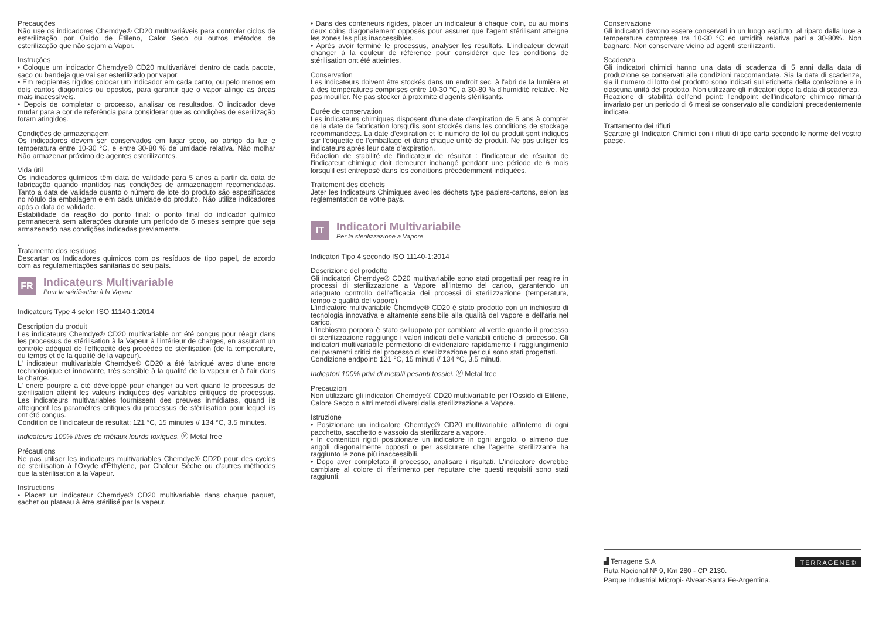Precauções
Não use os indicadores Chemdye® CD20 multivariáveis para controlar ciclos de esterilização por Óxido de Etileno, Calor Seco ou outros métodos de esterilização que não sejam a Vapor.
Instruções
• Coloque um indicador Chemdye® CD20 multivariável dentro de cada pacote, saco ou bandeja que vai ser esterilizado por vapor.
• Em recipientes rígidos colocar um indicador em cada canto, ou pelo menos em dois cantos diagonales ou opostos, para garantir que o vapor atinge as áreas mais inacessíveis.
• Depois de completar o processo, analisar os resultados. O indicador deve mudar para a cor de referência para considerar que as condições de eserilização foram atingidos.
Condições de armazenagem
Os indicadores devem ser conservados em lugar seco, ao abrigo da luz e temperatura entre 10-30 °C, e entre 30-80 % de umidade relativa. Não molhar Não armazenar próximo de agentes esterilizantes.
Vida útil
Os indicadores químicos têm data de validade para 5 anos a partir da data de fabricação quando mantidos nas condições de armazenagem recomendadas. Tanto a data de validade quanto o número de lote do produto são especificados no rótulo da embalagem e em cada unidade do produto. Não utilize indicadores após a data de validade.
Estabilidade da reação do ponto final: o ponto final do indicador químico permanecerá sem alterações durante um período de 6 meses sempre que seja armazenado nas condições indicadas previamente.
.
Tratamento dos residuos
Descartar os Indicadores quimicos com os resíduos de tipo papel, de acordo com as regulamentações sanitarias do seu país.
FR
Indicateurs Multivariable
Pour la stérilisation à la Vapeur
Indicateurs Type 4 selon ISO 11140-1:2014
Description du produit
Les indicateurs Chemdye® CD20 multivariable ont été conçus pour réagir dans les processus de stérilisation à la Vapeur à l'intérieur de charges, en assurant un contrôle adéquat de l'efficacité des procédés de stérilisation (de la température, du temps et de la qualité de la vapeur).
L' indicateur multivariable Chemdye® CD20 a été fabriqué avec d'une encre technologique et innovante, très sensible à la qualité de la vapeur et à l'air dans la charge.
L' encre pourpre a été développé pour changer au vert quand le processus de stérilisation atteint les valeurs indiquées des variables critiques de processus. Les indicateurs multivariables fournissent des preuves inmídiates, quand ils atteignent les paramètres critiques du processus de stérilisation pour lequel ils ont été conçus.
Condition de l'indicateur de résultat: 121 °C, 15 minutes // 134 °C, 3.5 minutes.
Indicateurs 100% libres de métaux lourds toxiques. Ⓜ Metal free
Précautions
Ne pas utiliser les indicateurs multivariables Chemdye® CD20 pour des cycles de stérilisation à l'Oxyde d'Éthylène, par Chaleur Sèche ou d'autres méthodes que la stérilisation à la Vapeur.
Instructions
• Placez un indicateur Chemdye® CD20 multivariable dans chaque paquet, sachet ou plateau à être stérilisé par la vapeur.
• Dans des conteneurs rigides, placer un indicateur à chaque coin, ou au moins deux coins diagonalement opposés pour assurer que l'agent stérilisant atteigne les zones les plus inaccessibles.
• Après avoir terminé le processus, analyser les résultats. L'indicateur devrait changer à la couleur de référence pour considérer que les conditions de stérilisation ont été atteintes.
Conservation
Les indicateurs doivent être stockés dans un endroit sec, à l'abri de la lumière et à des températures comprises entre 10-30 °C, à 30-80 % d'humidité relative. Ne pas mouiller. Ne pas stocker à proximité d'agents stérilisants.
Durée de conservation
Les indicateurs chimiques disposent d'une date d'expiration de 5 ans à compter de la date de fabrication lorsqu'ils sont stockés dans les conditions de stockage recommandées. La date d'expiration et le numéro de lot du produit sont indiqués sur l'étiquette de l'emballage et dans chaque unité de produit. Ne pas utiliser les indicateurs après leur date d'expiration.
Réaction de stabilité de l'indicateur de résultat : l'indicateur de résultat de l'indicateur chimique doit demeurer inchangé pendant une période de 6 mois lorsqu'il est entreposé dans les conditions précédemment indiquées.
Traitement des déchets
Jeter les Indicateurs Chimiques avec les déchets type papiers-cartons, selon las reglementation de votre pays.
IT
Indicatori Multivariabile
Per la sterilizzazione a Vapore
Indicatori Tipo 4 secondo ISO 11140-1:2014
Descrizione del prodotto
Gli indicatori Chemdye® CD20 multivariabile sono stati progettati per reagire in processi di sterilizzazione a Vapore all'interno del carico, garantendo un adeguato controllo dell'efficacia dei processi di sterilizzazione (temperatura, tempo e qualità del vapore).
L'indicatore multivariabile Chemdye® CD20 è stato prodotto con un inchiostro di tecnologia innovativa e altamente sensibile alla qualità del vapore e dell'aria nel carico.
L'inchiostro porpora è stato sviluppato per cambiare al verde quando il processo di sterilizzazione raggiunge i valori indicati delle variabili critiche di processo. Gli indicatori multivariabile permettono di evidenziare rapidamente il raggiungimento dei parametri critici del processo di sterilizzazione per cui sono stati progettati.
Condizione endpoint: 121 °C, 15 minuti // 134 °C, 3.5 minuti.
Indicatori 100% privi di metalli pesanti tossici. Ⓜ Metal free
Precauzioni
Non utilizzare gli indicatori Chemdye® CD20 multivariabile per l'Ossido di Etilene, Calore Secco o altri metodi diversi dalla sterilizzazione a Vapore.
Istruzione
• Posizionare un indicatore Chemdye® CD20 multivariabile all'interno di ogni pacchetto, sacchetto e vassoio da sterilizzare a vapore.
• In contenitori rigidi posizionare un indicatore in ogni angolo, o almeno due angoli diagonalmente opposti o per assicurare che l'agente sterilizzante ha raggiunto le zone più inaccessibili.
• Dopo aver completato il processo, analisare i risultati. L'indicatore dovrebbe cambiare al colore di riferimento per reputare che questi requisiti sono stati raggiunti.
Conservazione
Gli indicatori devono essere conservati in un luogo asciutto, al riparo dalla luce a temperature comprese tra 10-30 °C ed umidità relativa pari a 30-80%. Non bagnare. Non conservare vicino ad agenti sterilizzanti.
Scadenza
Gli indicatori chimici hanno una data di scadenza di 5 anni dalla data di produzione se conservati alle condizioni raccomandate. Sia la data di scadenza, sia il numero di lotto del prodotto sono indicati sull'etichetta della confezione e in ciascuna unità del prodotto. Non utilizzare gli indicatori dopo la data di scadenza.
Reazione di stabilità dell'end point: l'endpoint dell'indicatore chimico rimarrà invariato per un periodo di 6 mesi se conservato alle condizioni precedentemente indicate.
Trattamento dei rifiuti
Scartare gli Indicatori Chimici con i rifiuti di tipo carta secondo le norme del vostro paese.
▟ Terragene S.A
Ruta Nacional Nº 9, Km 280 - CP 2130.
Parque Industrial Micropi- Alvear-Santa Fe-Argentina.
TERRAGENE®